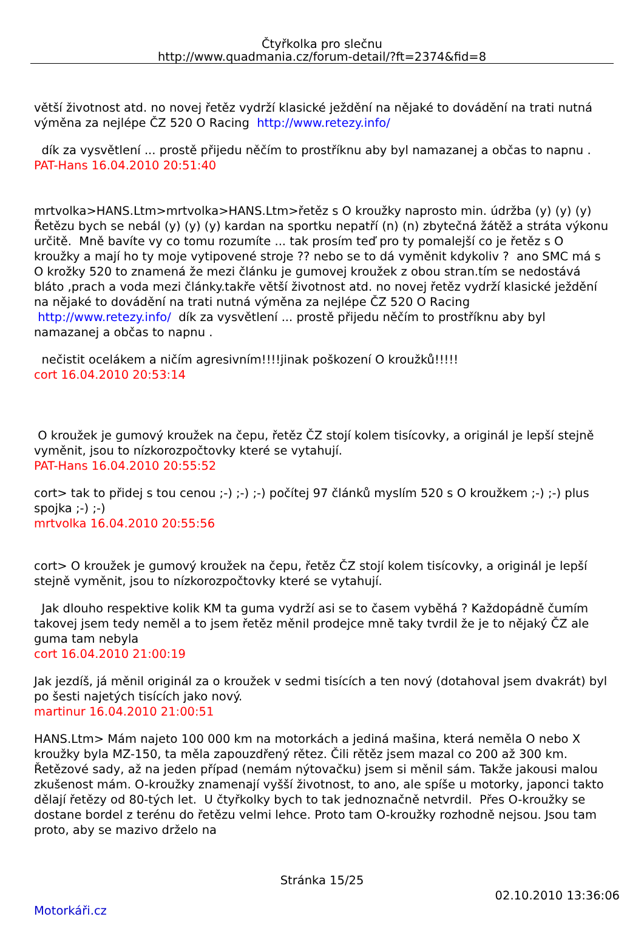Čtyřkolka pro slečnu
http://www.quadmania.cz/forum-detail/?ft=2374&fid=8
větší životnost atd. no novej řetěz vydrží klasické ježdění na nějaké to dovádění na trati nutná výměna za nejlépe ČZ 520 O Racing http://www.retezy.info/
dík za vysvětlení ... prostě přijedu něčím to prostříknu aby byl namazanej a občas to napnu .
PAT-Hans 16.04.2010 20:51:40
mrtvolka>HANS.Ltm>mrtvolka>HANS.Ltm>řetěz s O kroužky naprosto min. údržba (y) (y) (y) Řetězu bych se nebál (y) (y) (y) kardan na sportku nepatří (n) (n) zbytečná žátěž a stráta výkonu určitě. Mně bavíte vy co tomu rozumíte ... tak prosím teď pro ty pomalejší co je řetěz s O kroužky a mají ho ty moje vytipovené stroje ?? nebo se to dá vyměnit kdykoliv ? ano SMC má s O krožky 520 to znamená že mezi článku je gumovej kroužek z obou stran.tím se nedostává bláto ,prach a voda mezi články.takře větší životnost atd. no novej řetěz vydrží klasické ježdění na nějaké to dovádění na trati nutná výměna za nejlépe ČZ 520 O Racing http://www.retezy.info/ dík za vysvětlení ... prostě přijedu něčím to prostříknu aby byl namazanej a občas to napnu .
nečistit ocelákem a ničím agresivním!!!!jinak poškození O kroužků!!!!!
cort 16.04.2010 20:53:14
O kroužek je gumový kroužek na čepu, řetěz ČZ stojí kolem tisícovky, a originál je lepší stejně vyměnit, jsou to nízkorozpočtovky které se vytahují.
PAT-Hans 16.04.2010 20:55:52
cort> tak to přidej s tou cenou ;-) ;-) ;-) počítej 97 článků myslím 520 s O kroužkem ;-) ;-) plus spojka ;-) ;-)
mrtvolka 16.04.2010 20:55:56
cort> O kroužek je gumový kroužek na čepu, řetěz ČZ stojí kolem tisícovky, a originál je lepší stejně vyměnit, jsou to nízkorozpočtovky které se vytahují.
Jak dlouho respektive kolik KM ta guma vydrží asi se to časem vyběhá ? Každopádně čumím takovej jsem tedy neměl a to jsem řetěz měnil prodejce mně taky tvrdil že je to nějaký ČZ ale guma tam nebyla
cort 16.04.2010 21:00:19
Jak jezdíš, já měnil originál za o kroužek v sedmi tisících a ten nový (dotahoval jsem dvakrát) byl po šesti najetých tisících jako nový.
martinur 16.04.2010 21:00:51
HANS.Ltm> Mám najeto 100 000 km na motorkách a jediná mašina, která neměla O nebo X kroužky byla MZ-150, ta měla zapouzdřený rětez. Čili rětěz jsem mazal co 200 až 300 km. Řetězové sady, až na jeden případ (nemám nýtovačku) jsem si měnil sám. Takže jakousi malou zkušenost mám. O-kroužky znamenají vyšší životnost, to ano, ale spíše u motorky, japonci takto dělají řetězy od 80-tých let. U čtyřkolky bych to tak jednoznačně netvrdil. Přes O-kroužky se dostane bordel z terénu do řetězu velmi lehce. Proto tam O-kroužky rozhodně nejsou. Jsou tam proto, aby se mazivo drželo na
Stránka 15/25
02.10.2010 13:36:06
Motorkáři.cz